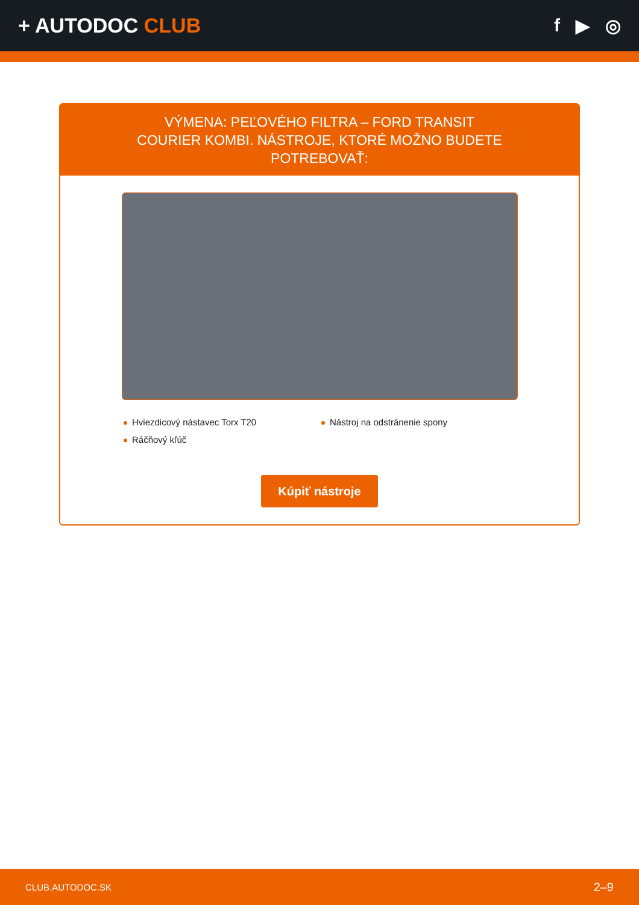+ AUTODOC CLUB f ▶ ◎
VÝMENA: PEĽOVÉHO FILTRA – FORD TRANSIT COURIER KOMBI. NÁSTROJE, KTORÉ MOŽNO BUDETE POTREBOVAŤ:
Hviezdicový nástavec Torx T20
Ráčňový kľúč
Nástroj na odstránenie spony
Kúpiť nástroje
CLUB.AUTODOC.SK 2–9